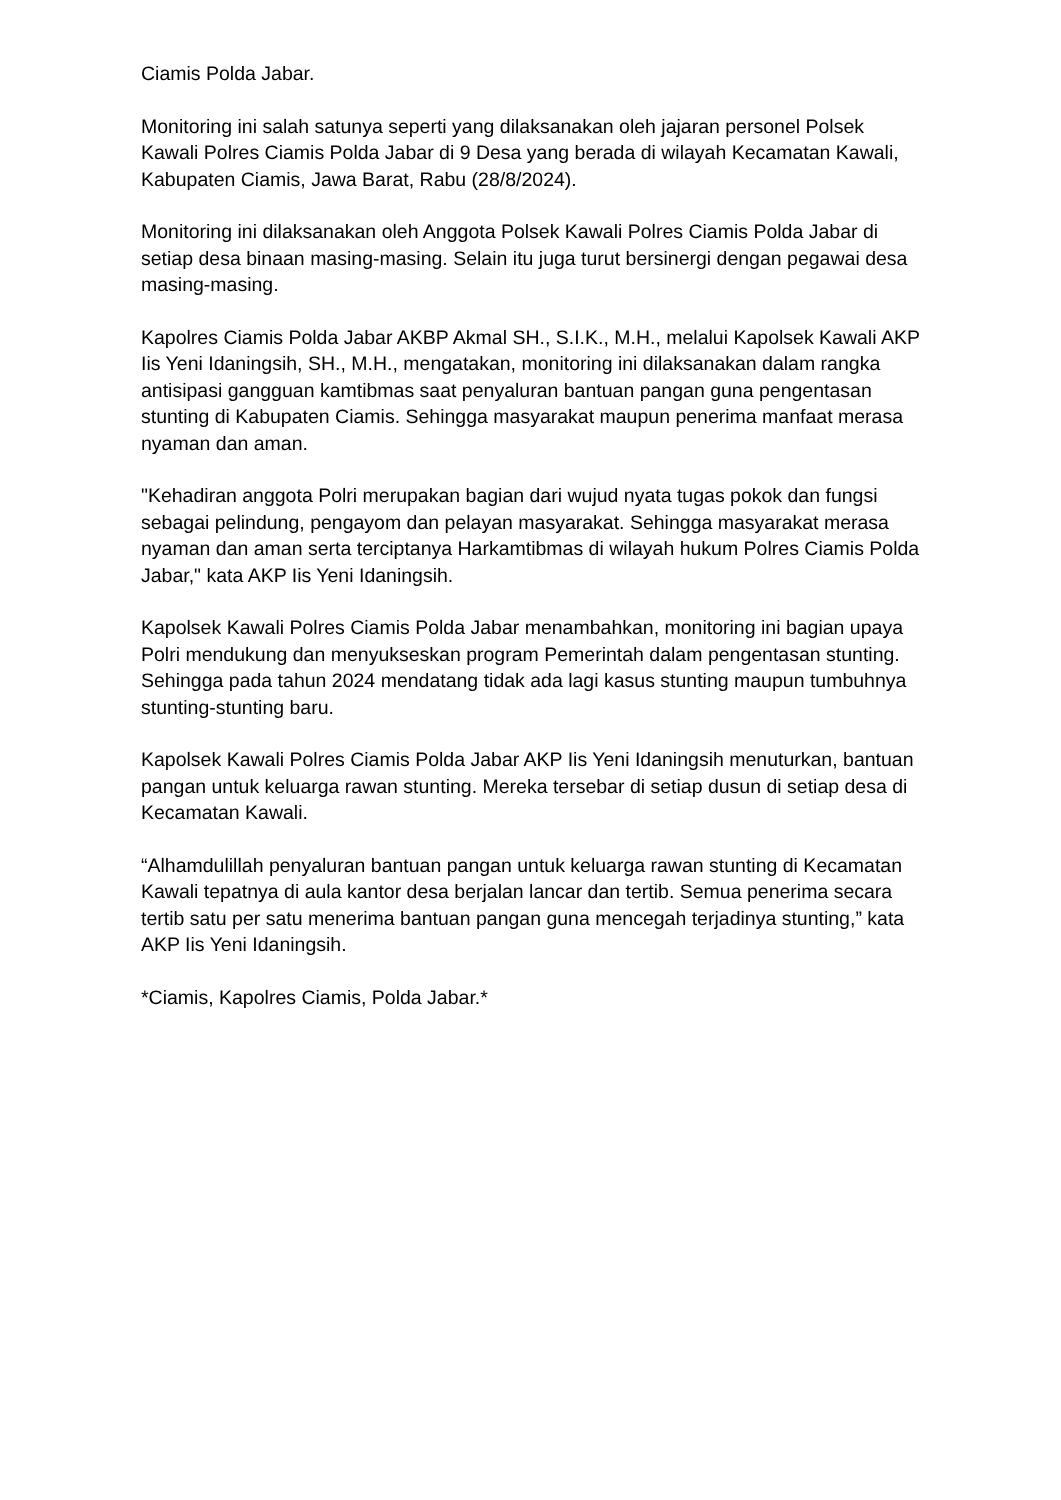Ciamis Polda Jabar.
Monitoring ini salah satunya seperti yang dilaksanakan oleh jajaran personel Polsek Kawali Polres Ciamis Polda Jabar di 9 Desa yang berada di wilayah Kecamatan Kawali, Kabupaten Ciamis, Jawa Barat, Rabu (28/8/2024).
Monitoring ini dilaksanakan oleh Anggota Polsek Kawali Polres Ciamis Polda Jabar di setiap desa binaan masing-masing. Selain itu juga turut bersinergi dengan pegawai desa masing-masing.
Kapolres Ciamis Polda Jabar AKBP Akmal SH., S.I.K., M.H., melalui Kapolsek Kawali AKP Iis Yeni Idaningsih, SH., M.H., mengatakan, monitoring ini dilaksanakan dalam rangka antisipasi gangguan kamtibmas saat penyaluran bantuan pangan guna pengentasan stunting di Kabupaten Ciamis. Sehingga masyarakat maupun penerima manfaat merasa nyaman dan aman.
"Kehadiran anggota Polri merupakan bagian dari wujud nyata tugas pokok dan fungsi sebagai pelindung, pengayom dan pelayan masyarakat. Sehingga masyarakat merasa nyaman dan aman serta terciptanya Harkamtibmas di wilayah hukum Polres Ciamis Polda Jabar," kata AKP Iis Yeni Idaningsih.
Kapolsek Kawali Polres Ciamis Polda Jabar menambahkan, monitoring ini bagian upaya Polri mendukung dan menyukseskan program Pemerintah dalam pengentasan stunting. Sehingga pada tahun 2024 mendatang tidak ada lagi kasus stunting maupun tumbuhnya stunting-stunting baru.
Kapolsek Kawali Polres Ciamis Polda Jabar AKP Iis Yeni Idaningsih menuturkan, bantuan pangan untuk keluarga rawan stunting. Mereka tersebar di setiap dusun di setiap desa di Kecamatan Kawali.
“Alhamdulillah penyaluran bantuan pangan untuk keluarga rawan stunting di Kecamatan Kawali tepatnya di aula kantor desa berjalan lancar dan tertib. Semua penerima secara tertib satu per satu menerima bantuan pangan guna mencegah terjadinya stunting,” kata AKP Iis Yeni Idaningsih.
*Ciamis, Kapolres Ciamis, Polda Jabar.*